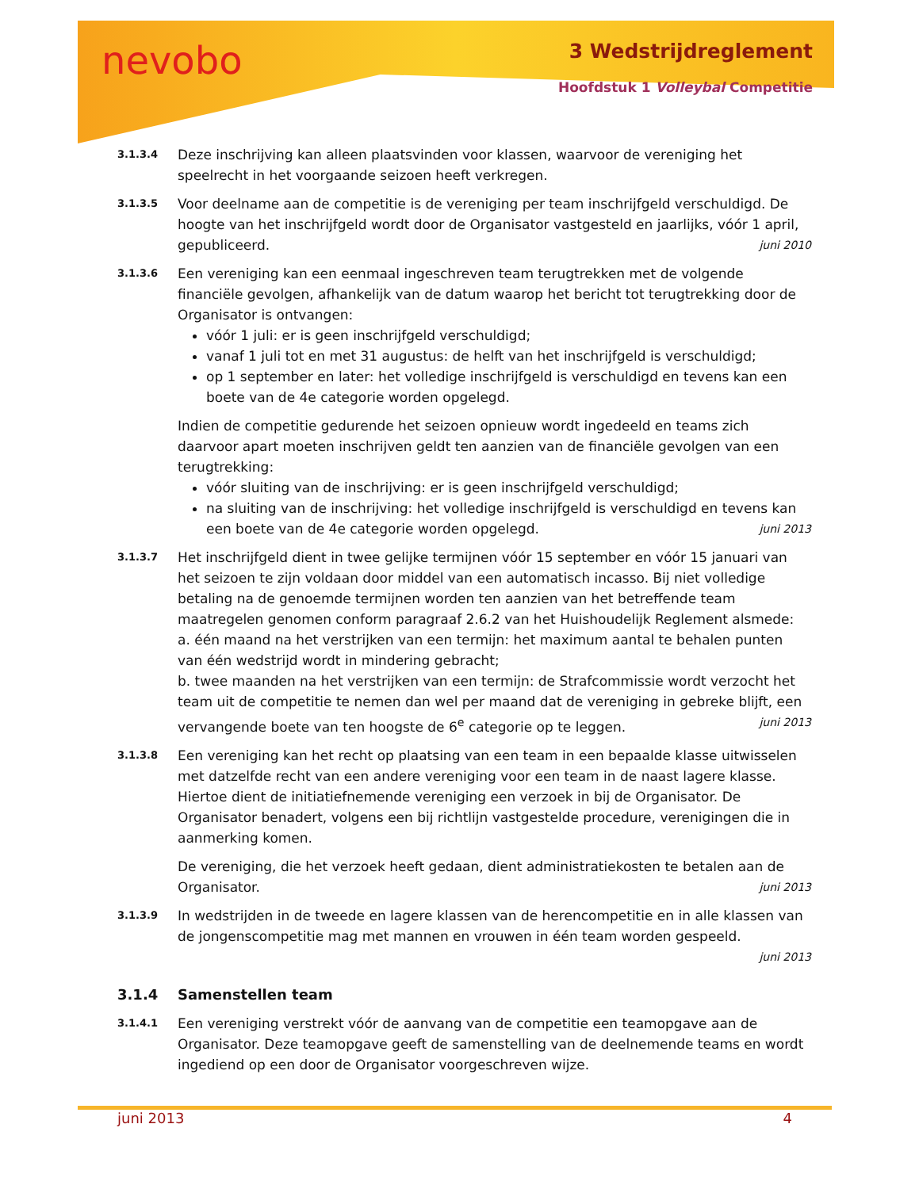nevobo 3 Wedstrijdreglement
Hoofdstuk 1 Volleybal Competitie
3.1.3.4
Deze inschrijving kan alleen plaatsvinden voor klassen, waarvoor de vereniging het speelrecht in het voorgaande seizoen heeft verkregen.
3.1.3.5
Voor deelname aan de competitie is de vereniging per team inschrijfgeld verschuldigd. De hoogte van het inschrijfgeld wordt door de Organisator vastgesteld en jaarlijks, vóór 1 april, gepubliceerd. juni 2010
3.1.3.6
Een vereniging kan een eenmaal ingeschreven team terugtrekken met de volgende financiële gevolgen, afhankelijk van de datum waarop het bericht tot terugtrekking door de Organisator is ontvangen:
vóór 1 juli: er is geen inschrijfgeld verschuldigd;
vanaf 1 juli tot en met 31 augustus: de helft van het inschrijfgeld is verschuldigd;
op 1 september en later: het volledige inschrijfgeld is verschuldigd en tevens kan een boete van de 4e categorie worden opgelegd.
Indien de competitie gedurende het seizoen opnieuw wordt ingedeeld en teams zich daarvoor apart moeten inschrijven geldt ten aanzien van de financiële gevolgen van een terugtrekking:
vóór sluiting van de inschrijving: er is geen inschrijfgeld verschuldigd;
na sluiting van de inschrijving: het volledige inschrijfgeld is verschuldigd en tevens kan een boete van de 4e categorie worden opgelegd. juni 2013
3.1.3.7
Het inschrijfgeld dient in twee gelijke termijnen vóór 15 september en vóór 15 januari van het seizoen te zijn voldaan door middel van een automatisch incasso. Bij niet volledige betaling na de genoemde termijnen worden ten aanzien van het betreffende team maatregelen genomen conform paragraaf 2.6.2 van het Huishoudelijk Reglement alsmede:
a. één maand na het verstrijken van een termijn: het maximum aantal te behalen punten van één wedstrijd wordt in mindering gebracht;
b. twee maanden na het verstrijken van een termijn: de Strafcommissie wordt verzocht het team uit de competitie te nemen dan wel per maand dat de vereniging in gebreke blijft, een vervangende boete van ten hoogste de 6<sup>e</sup> categorie op te leggen. juni 2013
3.1.3.8
Een vereniging kan het recht op plaatsing van een team in een bepaalde klasse uitwisselen met datzelfde recht van een andere vereniging voor een team in de naast lagere klasse. Hiertoe dient de initiatiefnemende vereniging een verzoek in bij de Organisator. De Organisator benadert, volgens een bij richtlijn vastgestelde procedure, verenigingen die in aanmerking komen.
De vereniging, die het verzoek heeft gedaan, dient administratiekosten te betalen aan de Organisator. juni 2013
3.1.3.9
In wedstrijden in de tweede en lagere klassen van de herencompetitie en in alle klassen van de jongenscompetitie mag met mannen en vrouwen in één team worden gespeeld.
juni 2013
3.1.4 Samenstellen team
3.1.4.1
Een vereniging verstrekt vóór de aanvang van de competitie een teamopgave aan de Organisator. Deze teamopgave geeft de samenstelling van de deelnemende teams en wordt ingediend op een door de Organisator voorgeschreven wijze.
juni 2013 4